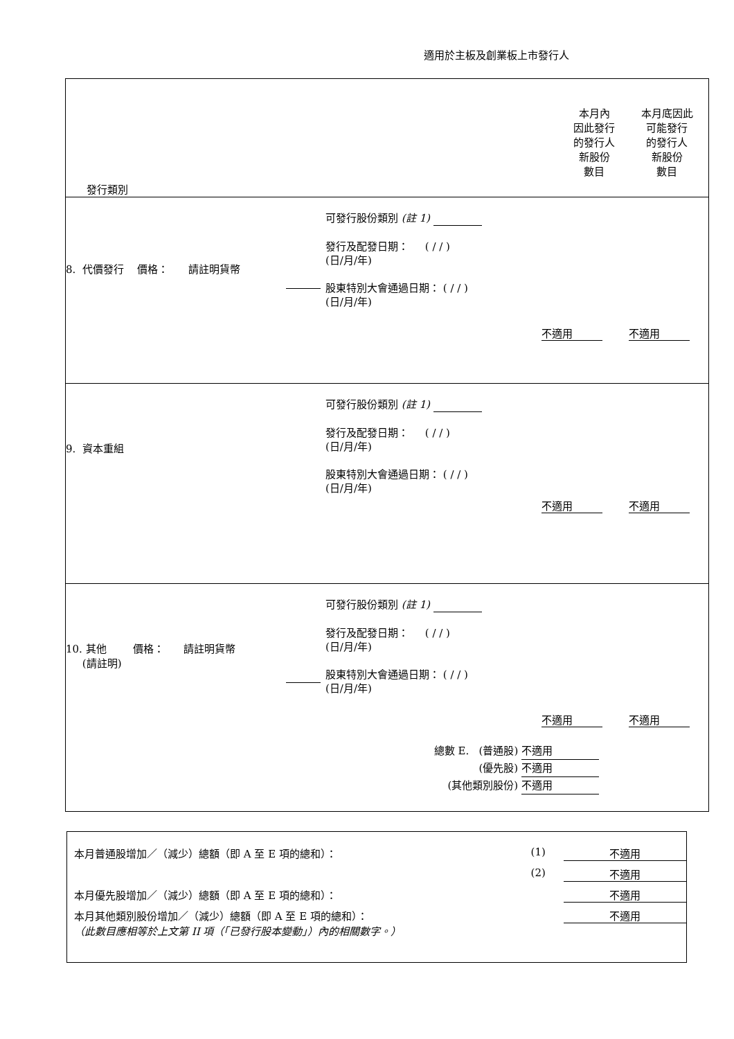適用於主板及創業板上市發行人
| 發行類別 本月內 因此發行 的發行人 新股份 數目 本月底因此 可能發行 的發行人 新股份 數目 |
| 8. 代價發行 價格： 請註明貨幣 可發行股份類別 (註 1) 發行及配發日期： ( / / ) (日/月/年) 股東特別大會通過日期： ( / / ) (日/月/年) 不適用 不適用 |
| 9. 資本重組 可發行股份類別 (註 1) 發行及配發日期： ( / / ) (日/月/年) 股東特別大會通過日期： ( / / ) (日/月/年) 不適用 不適用 |
| 10. 其他 價格： 請註明貨幣 (請註明) 可發行股份類別 (註 1) 發行及配發日期： ( / / ) (日/月/年) 股東特別大會通過日期： ( / / ) (日/月/年) 不適用 不適用 總數 E. (普通股) 不適用 (優先股) 不適用 (其他類別股份) 不適用 |
本月普通股增加／（減少）總額（即 A 至 E 項的總和）： (1) 不適用
(2) 不適用
本月優先股增加／（減少）總額（即 A 至 E 項的總和）： 不適用
本月其他類別股份增加／（減少）總額（即 A 至 E 項的總和）： 不適用
（此數目應相等於上文第 II 項（「已發行股本變動」）內的相關數字。）